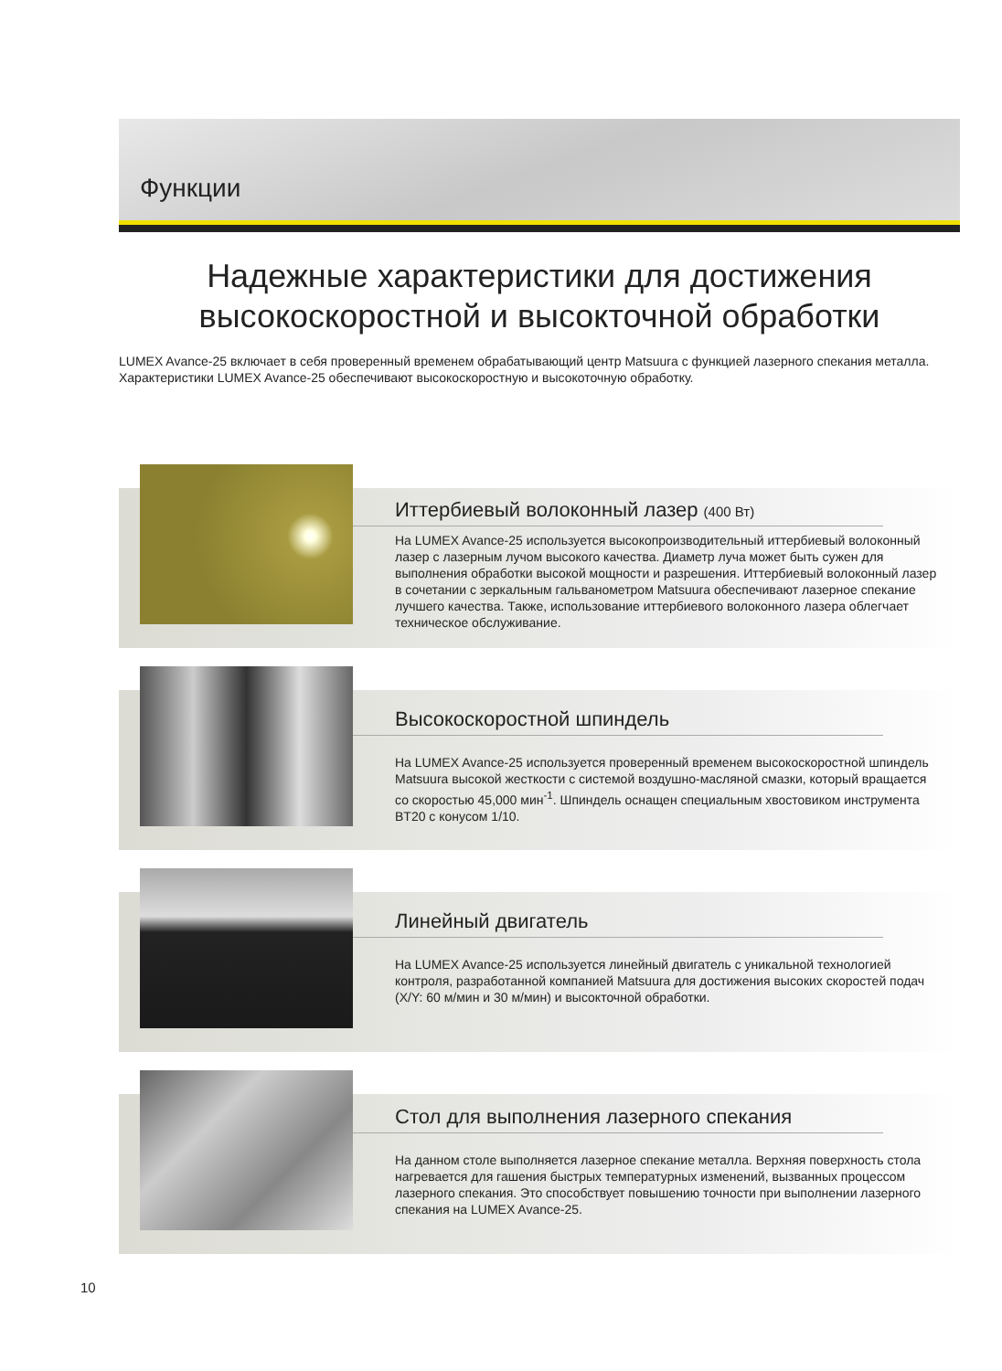Функции
Надежные характеристики для достижения
высокоскоростной и высокточной обработки
LUMEX Avance-25 включает в себя проверенный временем обрабатывающий центр Matsuura с функцией лазерного спекания металла.
Характеристики LUMEX Avance-25 обеспечивают высокоскоростную и высокоточную обработку.
Иттербиевый волоконный лазер (400 Вт)
На LUMEX Avance-25 используется высокопроизводительный иттербиевый волоконный лазер с лазерным лучом высокого качества. Диаметр луча может быть сужен для выполнения обработки высокой мощности и разрешения. Иттербиевый волоконный лазер в сочетании с зеркальным гальванометром Matsuura обеспечивают лазерное спекание лучшего качества. Также, использование иттербиевого волоконного лазера облегчает техническое обслуживание.
Высокоскоростной шпиндель
На LUMEX Avance-25 используется проверенный временем высокоскоростной шпиндель Matsuura высокой жесткости с системой воздушно-масляной смазки, который вращается со скоростью 45,000 мин<sup>-1</sup>. Шпиндель оснащен специальным хвостовиком инструмента BT20 с конусом 1/10.
Линейный двигатель
На LUMEX Avance-25 используется линейный двигатель с уникальной технологией контроля, разработанной компанией Matsuura для достижения высоких скоростей подач (X/Y: 60 м/мин и 30 м/мин) и высокточной обработки.
Стол для выполнения лазерного спекания
На данном столе выполняется лазерное спекание металла. Верхняя поверхность стола нагревается для гашения быстрых температурных изменений, вызванных процессом лазерного спекания. Это способствует повышению точности при выполнении лазерного спекания на LUMEX Avance-25.
10